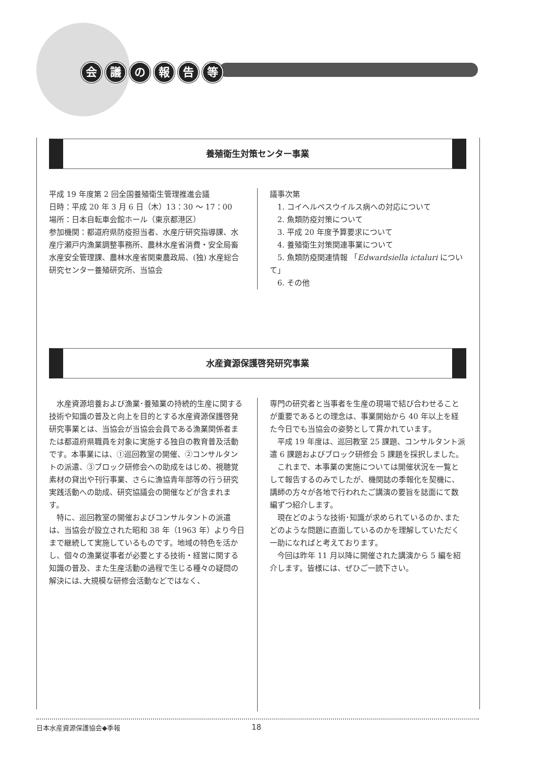会議の報告等
養殖衛生対策センター事業
平成 19 年度第 2 回全国養殖衛生管理推進会議
日時：平成 20 年 3 月 6 日（木）13：30 ～ 17：00
場所：日本自転車会館ホール（東京都港区）
参加機関：都道府県防疫担当者、水産庁研究指導課、水産庁瀬戸内漁業調整事務所、農林水産省消費・安全局畜水産安全管理課、農林水産省関東農政局、(独) 水産総合研究センター養殖研究所、当協会
議事次第
　1. コイヘルペスウイルス病への対応について
　2. 魚類防疫対策について
　3. 平成 20 年度予算要求について
　4. 養殖衛生対策関連事業について
　5. 魚類防疫関連情報 「Edwardsiella ictaluri について」
　6. その他
水産資源保護啓発研究事業
水産資源培養および漁業･養殖業の持続的生産に関する技術や知識の普及と向上を目的とする水産資源保護啓発研究事業とは、当協会が当協会会員である漁業関係者または都道府県職員を対象に実施する独自の教育普及活動です。本事業には、①巡回教室の開催、②コンサルタントの派遣、③ブロック研修会への助成をはじめ、視聴覚素材の貸出や刊行事業、さらに漁協青年部等の行う研究実践活動への助成、研究協議会の開催などが含まれます。
特に、巡回教室の開催およびコンサルタントの派遣は、当協会が設立された昭和 38 年（1963 年）より今日まで継続して実施しているものです。地域の特色を活かし、個々の漁業従事者が必要とする技術・経営に関する知識の普及、また生産活動の過程で生じる種々の疑問の解決には､大規模な研修会活動などではなく、
専門の研究者と当事者を生産の現場で結び合わせることが重要であるとの理念は、事業開始から 40 年以上を経た今日でも当協会の姿勢として貫かれています。
平成 19 年度は、巡回教室 25 課題、コンサルタント派遣 6 課題およびブロック研修会 5 課題を採択しました。
これまで、本事業の実施については開催状況を一覧として報告するのみでしたが、機関誌の季報化を契機に、講師の方々が各地で行われたご講演の要旨を誌面にて数編ずつ紹介します。
現在どのような技術･知識が求められているのか､またどのような問題に直面しているのかを理解していただく一助になればと考えております。
今回は昨年 11 月以降に開催された講演から 5 編を紹介します。皆様には、ぜひご一読下さい。
日本水産資源保護協会◆季報 18